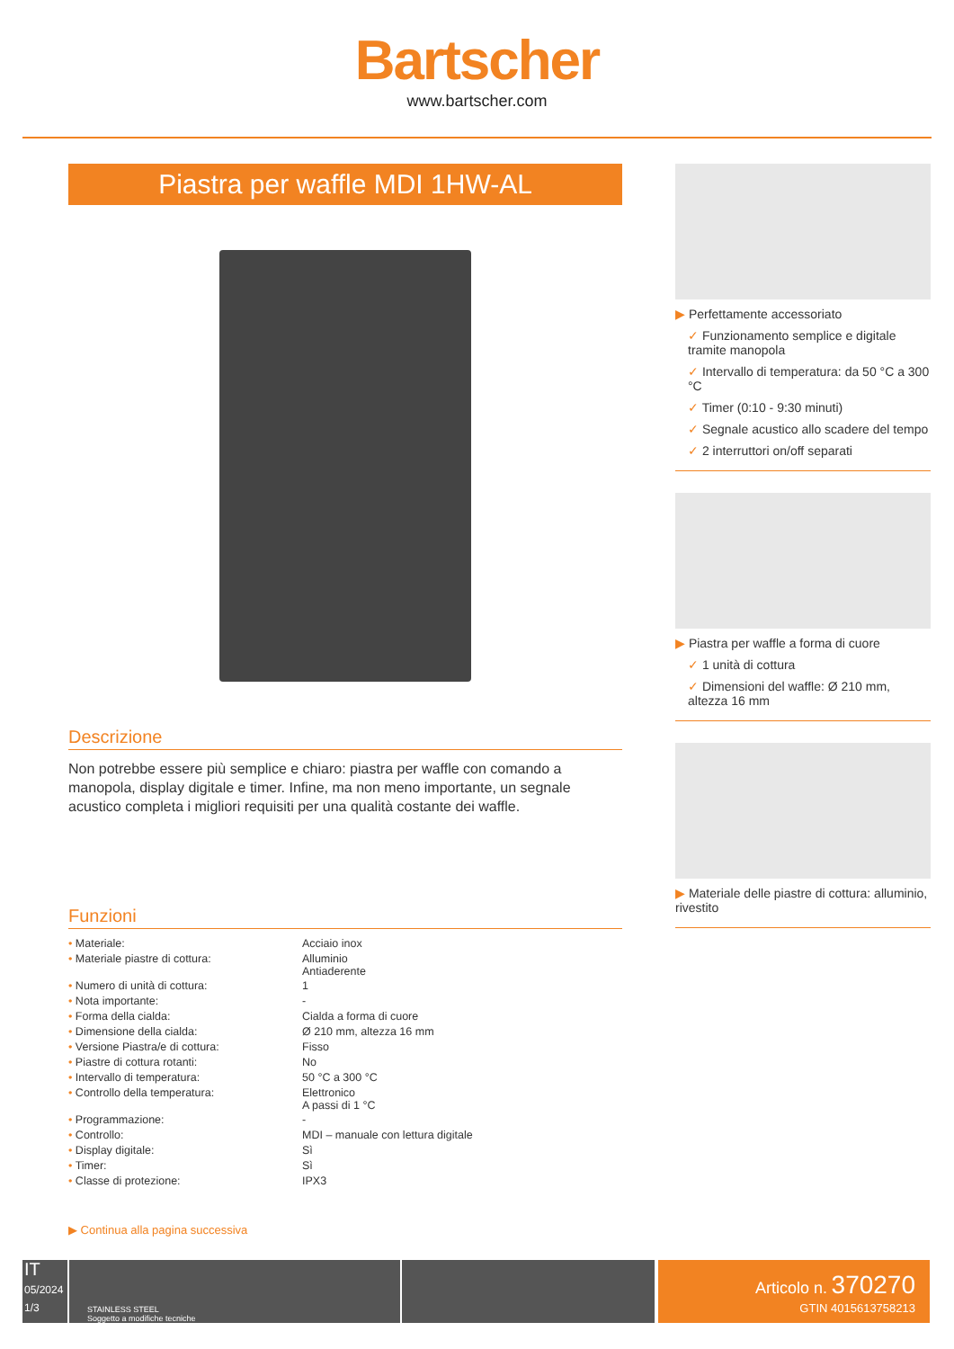Bartscher
www.bartscher.com
Piastra per waffle MDI 1HW-AL
Descrizione
Non potrebbe essere più semplice e chiaro: piastra per waffle con comando a manopola, display digitale e timer. Infine, ma non meno importante, un segnale acustico completa i migliori requisiti per una qualità costante dei waffle.
Funzioni
| • Materiale: | Acciaio inox |
| • Materiale piastre di cottura: | Alluminio Antiaderente |
| • Numero di unità di cottura: | 1 |
| • Nota importante: | - |
| • Forma della cialda: | Cialda a forma di cuore |
| • Dimensione della cialda: | Ø 210 mm, altezza 16 mm |
| • Versione Piastra/e di cottura: | Fisso |
| • Piastre di cottura rotanti: | No |
| • Intervallo di temperatura: | 50 °C a 300 °C |
| • Controllo della temperatura: | Elettronico A passi di 1 °C |
| • Programmazione: | - |
| • Controllo: | MDI – manuale con lettura digitale |
| • Display digitale: | Sì |
| • Timer: | Sì |
| • Classe di protezione: | IPX3 |
▶ Continua alla pagina successiva
▶ Perfettamente accessoriato
✓ Funzionamento semplice e digitale tramite manopola
✓ Intervallo di temperatura: da 50 °C a 300 °C
✓ Timer (0:10 - 9:30 minuti)
✓ Segnale acustico allo scadere del tempo
✓ 2 interruttori on/off separati
▶ Piastra per waffle a forma di cuore
✓ 1 unità di cottura
✓ Dimensioni del waffle: Ø 210 mm, altezza 16 mm
▶ Materiale delle piastre di cottura: alluminio, rivestito
IT
05/2024
1/3
STAINLESS STEEL
Soggetto a modifiche tecniche
Articolo n. 370270
GTIN 4015613758213